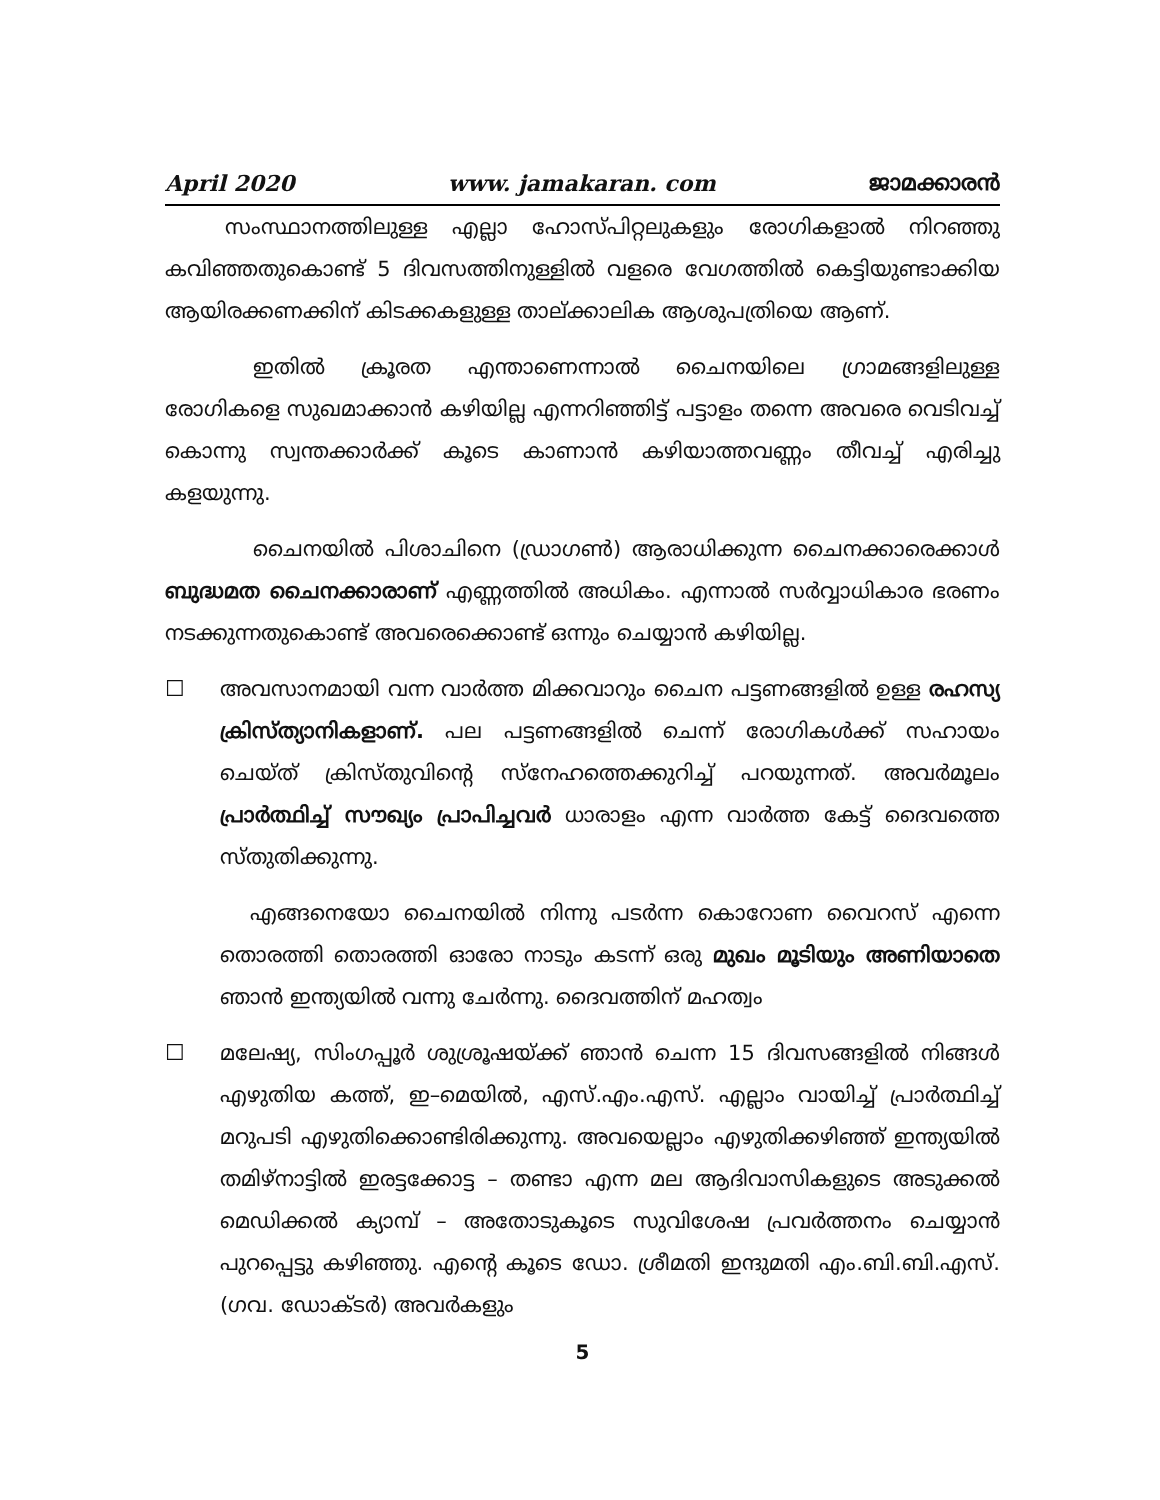April 2020 www. jamakaran. com ജാമക്കാരൻ
സംസ്ഥാനത്തിലുള്ള എല്ലാ ഹോസ്പിറ്റലുകളും രോഗികളാൽ നിറഞ്ഞു കവിഞ്ഞതുകൊണ്ട് 5 ദിവസത്തിനുള്ളിൽ വളരെ വേഗത്തിൽ കെട്ടിയുണ്ടാക്കിയ ആയിരക്കണക്കിന് കിടക്കകളുള്ള താല്ക്കാലിക ആശുപത്രിയെ ആണ്.
ഇതിൽ ക്രൂരത എന്താണെന്നാൽ ചൈനയിലെ ഗ്രാമങ്ങളിലുള്ള രോഗികളെ സുഖമാക്കാൻ കഴിയില്ല എന്നറിഞ്ഞിട്ട് പട്ടാളം തന്നെ അവരെ വെടിവച്ച് കൊന്നു സ്വന്തക്കാർക്ക് കൂടെ കാണാൻ കഴിയാത്തവണ്ണം തീവച്ച് എരിച്ചു കളയുന്നു.
ചൈനയിൽ പിശാചിനെ (ഡ്രാഗൺ) ആരാധിക്കുന്ന ചൈനക്കാരെക്കാൾ ബുദ്ധമത ചൈനക്കാരാണ് എണ്ണത്തിൽ അധികം. എന്നാൽ സർവ്വാധികാര ഭരണം നടക്കുന്നതുകൊണ്ട് അവരെക്കൊണ്ട് ഒന്നും ചെയ്യാൻ കഴിയില്ല.
☐ അവസാനമായി വന്ന വാർത്ത മിക്കവാറും ചൈന പട്ടണങ്ങളിൽ ഉള്ള രഹസ്യ ക്രിസ്ത്യാനികളാണ്. പല പട്ടണങ്ങളിൽ ചെന്ന് രോഗികൾക്ക് സഹായം ചെയ്ത് ക്രിസ്തുവിന്റെ സ്നേഹത്തെക്കുറിച്ച് പറയുന്നത്. അവർമൂലം പ്രാർത്ഥിച്ച് സൗഖ്യം പ്രാപിച്ചവർ ധാരാളം എന്ന വാർത്ത കേട്ട് ദൈവത്തെ സ്തുതിക്കുന്നു.
എങ്ങനെയോ ചൈനയിൽ നിന്നു പടർന്ന കൊറോണ വൈറസ് എന്നെ തൊരത്തി തൊരത്തി ഓരോ നാടും കടന്ന് ഒരു മുഖം മൂടിയും അണിയാതെ ഞാൻ ഇന്ത്യയിൽ വന്നു ചേർന്നു. ദൈവത്തിന് മഹത്വം
☐ മലേഷ്യ, സിംഗപ്പൂർ ശുശ്രൂഷയ്ക്ക് ഞാൻ ചെന്ന 15 ദിവസങ്ങളിൽ നിങ്ങൾ എഴുതിയ കത്ത്, ഇ–മെയിൽ, എസ്.എം.എസ്. എല്ലാം വായിച്ച് പ്രാർത്ഥിച്ച് മറുപടി എഴുതിക്കൊണ്ടിരിക്കുന്നു. അവയെല്ലാം എഴുതിക്കഴിഞ്ഞ് ഇന്ത്യയിൽ തമിഴ്നാട്ടിൽ ഇരട്ടക്കോട്ട – തണ്ടാ എന്ന മല ആദിവാസികളുടെ അടുക്കൽ മെഡിക്കൽ ക്യാമ്പ് – അതോടുകൂടെ സുവിശേഷ പ്രവർത്തനം ചെയ്യാൻ പുറപ്പെട്ടു കഴിഞ്ഞു. എന്റെ കൂടെ ഡോ. ശ്രീമതി ഇന്ദുമതി എം.ബി.ബി.എസ്. (ഗവ. ഡോക്ടർ) അവർകളും
5